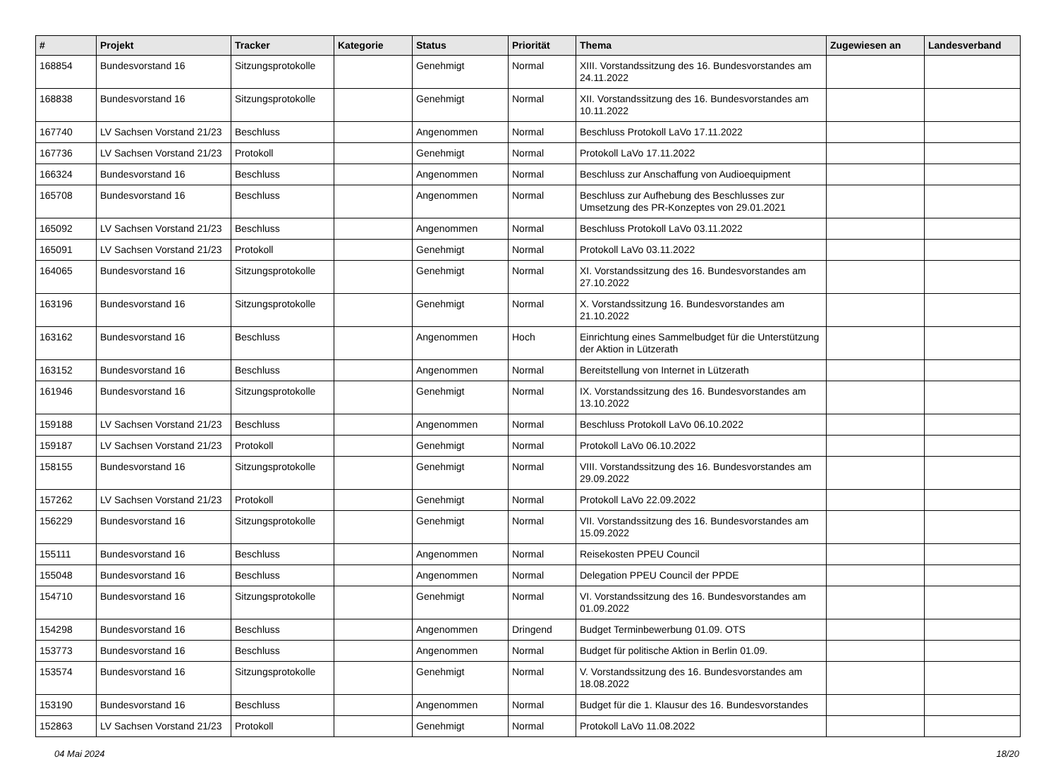| # | Projekt | Tracker | Kategorie | Status | Priorität | Thema | Zugewiesen an | Landesverband |
| --- | --- | --- | --- | --- | --- | --- | --- | --- |
| 168854 | Bundesvorstand 16 | Sitzungsprotokolle | | Genehmigt | Normal | XIII. Vorstandssitzung des 16. Bundesvorstandes am 24.11.2022 | | |
| 168838 | Bundesvorstand 16 | Sitzungsprotokolle | | Genehmigt | Normal | XII. Vorstandssitzung des 16. Bundesvorstandes am 10.11.2022 | | |
| 167740 | LV Sachsen Vorstand 21/23 | Beschluss | | Angenommen | Normal | Beschluss Protokoll LaVo 17.11.2022 | | |
| 167736 | LV Sachsen Vorstand 21/23 | Protokoll | | Genehmigt | Normal | Protokoll LaVo 17.11.2022 | | |
| 166324 | Bundesvorstand 16 | Beschluss | | Angenommen | Normal | Beschluss zur Anschaffung von Audioequipment | | |
| 165708 | Bundesvorstand 16 | Beschluss | | Angenommen | Normal | Beschluss zur Aufhebung des Beschlusses zur Umsetzung des PR-Konzeptes von 29.01.2021 | | |
| 165092 | LV Sachsen Vorstand 21/23 | Beschluss | | Angenommen | Normal | Beschluss Protokoll LaVo 03.11.2022 | | |
| 165091 | LV Sachsen Vorstand 21/23 | Protokoll | | Genehmigt | Normal | Protokoll LaVo 03.11.2022 | | |
| 164065 | Bundesvorstand 16 | Sitzungsprotokolle | | Genehmigt | Normal | XI. Vorstandssitzung des 16. Bundesvorstandes am 27.10.2022 | | |
| 163196 | Bundesvorstand 16 | Sitzungsprotokolle | | Genehmigt | Normal | X. Vorstandssitzung 16. Bundesvorstandes am 21.10.2022 | | |
| 163162 | Bundesvorstand 16 | Beschluss | | Angenommen | Hoch | Einrichtung eines Sammelbudget für die Unterstützung der Aktion in Lützerath | | |
| 163152 | Bundesvorstand 16 | Beschluss | | Angenommen | Normal | Bereitstellung von Internet in Lützerath | | |
| 161946 | Bundesvorstand 16 | Sitzungsprotokolle | | Genehmigt | Normal | IX. Vorstandssitzung des 16. Bundesvorstandes am 13.10.2022 | | |
| 159188 | LV Sachsen Vorstand 21/23 | Beschluss | | Angenommen | Normal | Beschluss Protokoll LaVo 06.10.2022 | | |
| 159187 | LV Sachsen Vorstand 21/23 | Protokoll | | Genehmigt | Normal | Protokoll LaVo 06.10.2022 | | |
| 158155 | Bundesvorstand 16 | Sitzungsprotokolle | | Genehmigt | Normal | VIII. Vorstandssitzung des 16. Bundesvorstandes am 29.09.2022 | | |
| 157262 | LV Sachsen Vorstand 21/23 | Protokoll | | Genehmigt | Normal | Protokoll LaVo 22.09.2022 | | |
| 156229 | Bundesvorstand 16 | Sitzungsprotokolle | | Genehmigt | Normal | VII. Vorstandssitzung des 16. Bundesvorstandes am 15.09.2022 | | |
| 155111 | Bundesvorstand 16 | Beschluss | | Angenommen | Normal | Reisekosten PPEU Council | | |
| 155048 | Bundesvorstand 16 | Beschluss | | Angenommen | Normal | Delegation PPEU Council der PPDE | | |
| 154710 | Bundesvorstand 16 | Sitzungsprotokolle | | Genehmigt | Normal | VI. Vorstandssitzung des 16. Bundesvorstandes am 01.09.2022 | | |
| 154298 | Bundesvorstand 16 | Beschluss | | Angenommen | Dringend | Budget Terminbewerbung 01.09. OTS | | |
| 153773 | Bundesvorstand 16 | Beschluss | | Angenommen | Normal | Budget für politische Aktion in Berlin 01.09. | | |
| 153574 | Bundesvorstand 16 | Sitzungsprotokolle | | Genehmigt | Normal | V. Vorstandssitzung des 16. Bundesvorstandes am 18.08.2022 | | |
| 153190 | Bundesvorstand 16 | Beschluss | | Angenommen | Normal | Budget für die 1. Klausur des 16. Bundesvorstandes | | |
| 152863 | LV Sachsen Vorstand 21/23 | Protokoll | | Genehmigt | Normal | Protokoll LaVo 11.08.2022 | | |
04 Mai 2024 18/20